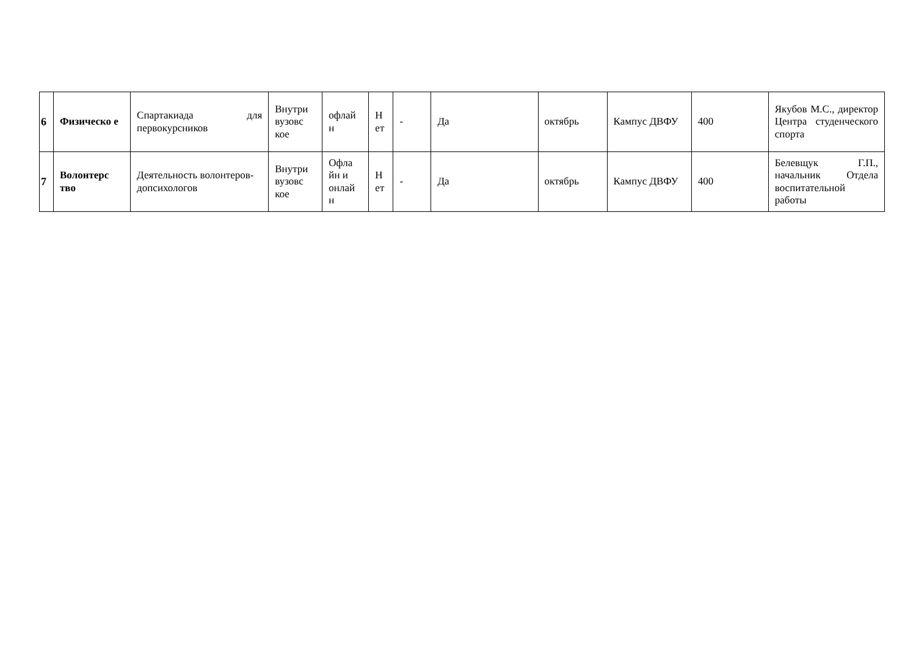| 6 | Физическо е | Спартакиада для первокурсников | Внутри вузовс кое | офлай н | Н ет | - | Да | октябрь | Кампус ДВФУ | 400 | Якубов М.С., директор Центра студенческого спорта |
| 7 | Волонтерс тво | Деятельность волонтеров-допсихологов | Внутри вузовс кое | Офла йн и онлай н | Н ет | - | Да | октябрь | Кампус ДВФУ | 400 | Белевщук Г.П., начальник Отдела воспитательной работы |